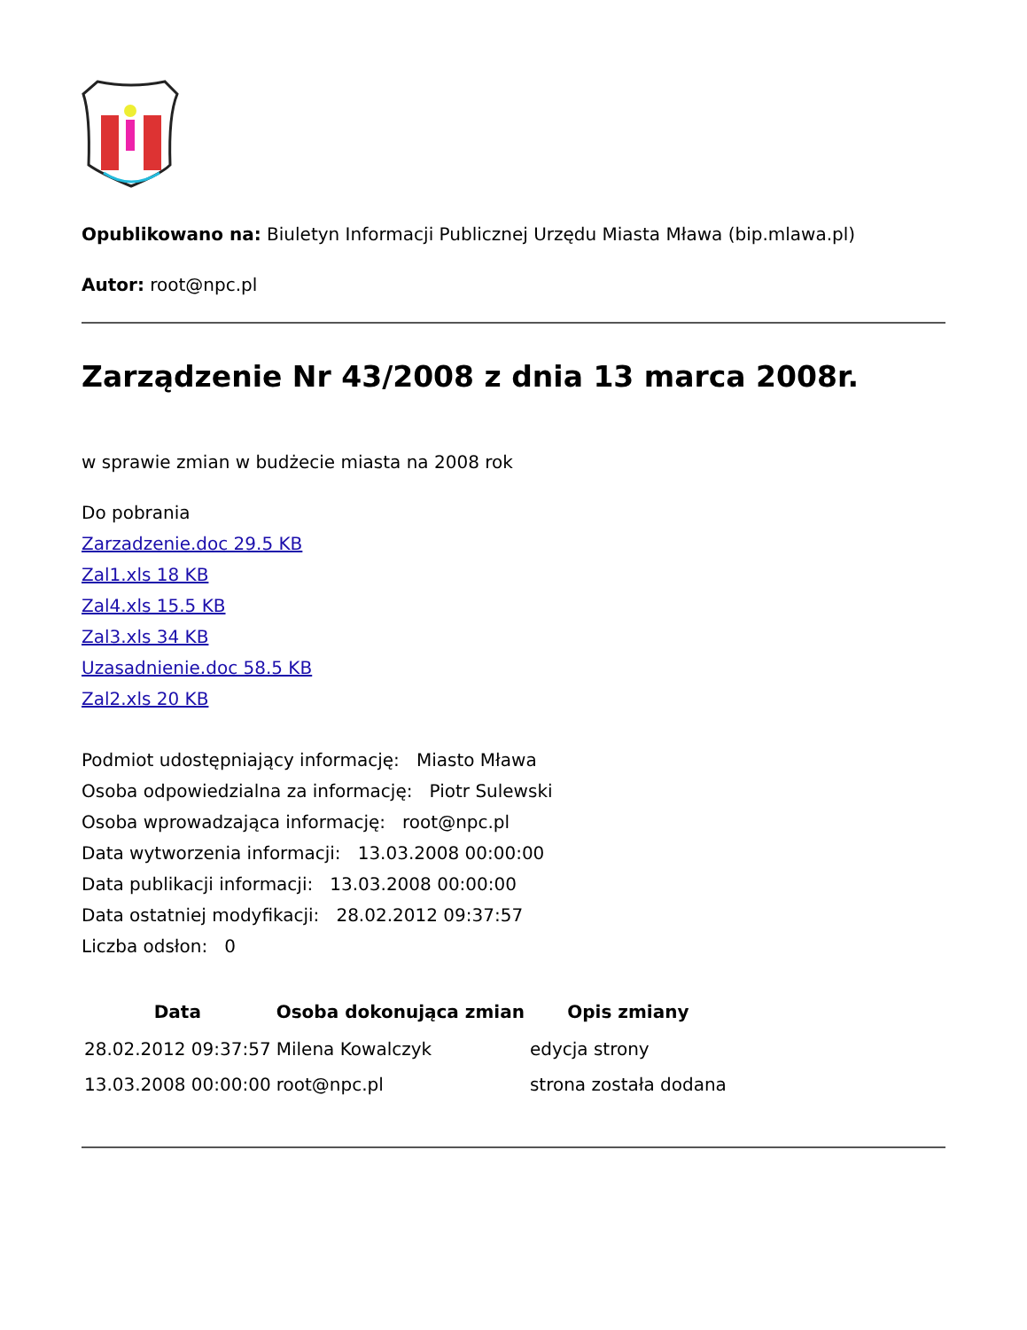Opublikowano na: Biuletyn Informacji Publicznej Urzędu Miasta Mława (bip.mlawa.pl)
Autor: root@npc.pl
Zarządzenie Nr 43/2008 z dnia 13 marca 2008r.
w sprawie zmian w budżecie miasta na 2008 rok
Do pobrania
Zarzadzenie.doc 29.5 KB
Zal1.xls 18 KB
Zal4.xls 15.5 KB
Zal3.xls 34 KB
Uzasadnienie.doc 58.5 KB
Zal2.xls 20 KB
Podmiot udostępniający informację: Miasto Mława
Osoba odpowiedzialna za informację: Piotr Sulewski
Osoba wprowadzająca informację: root@npc.pl
Data wytworzenia informacji: 13.03.2008 00:00:00
Data publikacji informacji: 13.03.2008 00:00:00
Data ostatniej modyfikacji: 28.02.2012 09:37:57
Liczba odsłon: 0
| Data | Osoba dokonująca zmian | Opis zmiany |
| --- | --- | --- |
| 28.02.2012 09:37:57 | Milena Kowalczyk | edycja strony |
| 13.03.2008 00:00:00 | root@npc.pl | strona została dodana |